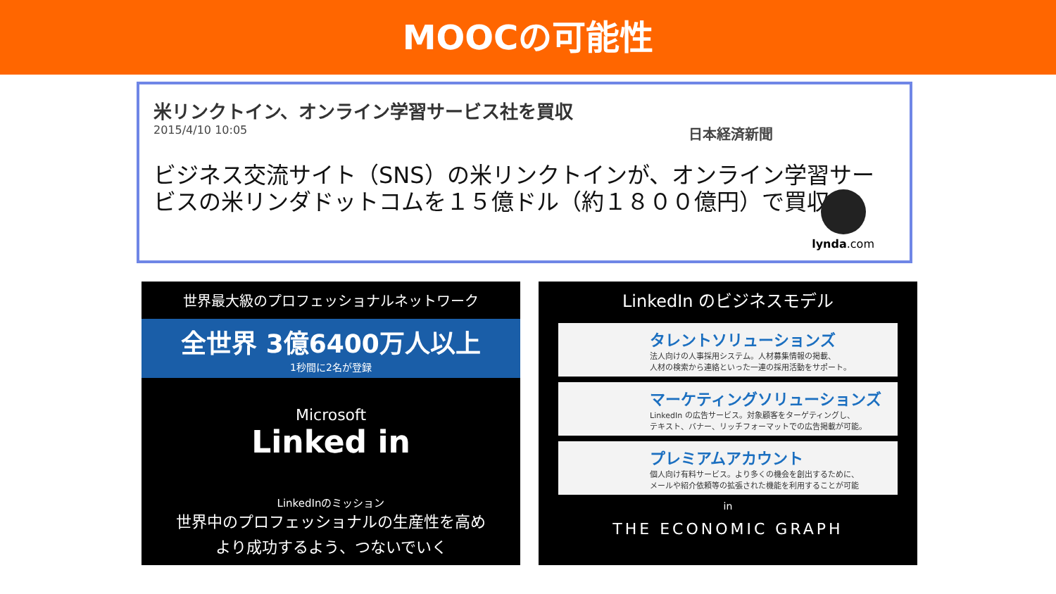MOOCの可能性
米リンクトイン、オンライン学習サービス社を買収
2015/4/10 10:05 日本経済新聞
ビジネス交流サイト（SNS）の米リンクトインが、オンライン学習サービスの米リンダドットコムを１５億ドル（約１８００億円）で買収
lynda.com
世界最大級のプロフェッショナルネットワーク
全世界 3億6400万人以上
1秒間に2名が登録
Microsoft
Linked in
LinkedInのミッション
世界中のプロフェッショナルの生産性を高め
より成功するよう、つないでいく
LinkedIn のビジネスモデル
タレントソリューションズ
法人向けの人事採用システム。人材募集情報の掲載、
人材の検索から連絡といった一連の採用活動をサポート。
マーケティングソリューションズ
LinkedIn の広告サービス。対象顧客をターゲティングし、
テキスト、バナー、リッチフォーマットでの広告掲載が可能。
プレミアムアカウント
個人向け有料サービス。より多くの機会を創出するために、
メールや紹介依頼等の拡張された機能を利用することが可能
in
THE ECONOMIC GRAPH